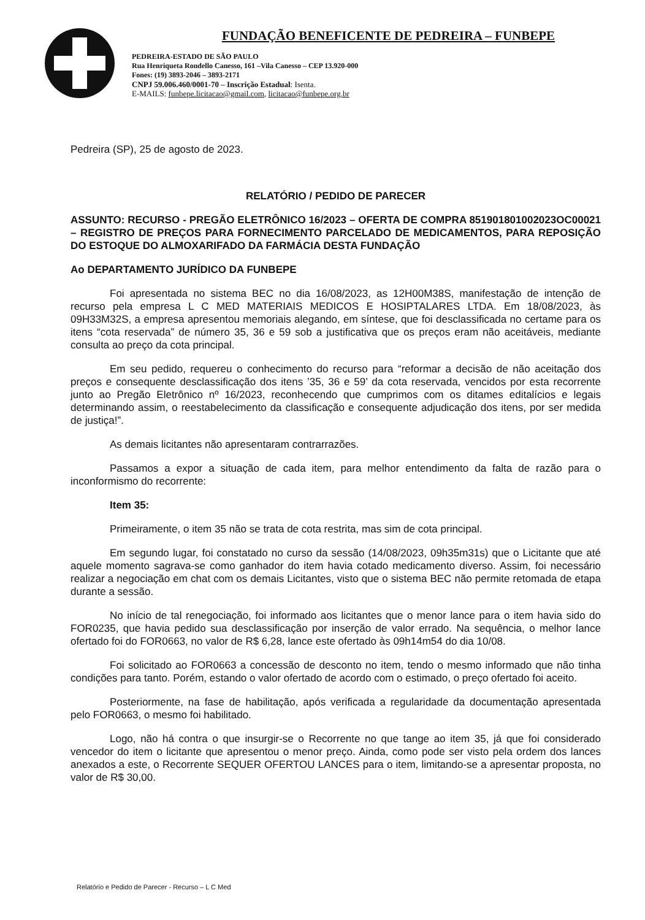FUNDAÇÃO BENEFICENTE DE PEDREIRA – FUNBEPE
PEDREIRA-ESTADO DE SÃO PAULO
Rua Henriqueta Rondello Canesso, 161 –Vila Canesso – CEP 13.920-000
Fones: (19) 3893-2046 – 3893-2171
CNPJ 59.006.460/0001-70 – Inscrição Estadual: Isenta.
E-MAILS: funbepe.licitacao@gmail.com, licitacao@funbepe.org.br
Pedreira (SP), 25 de agosto de 2023.
RELATÓRIO / PEDIDO DE PARECER
ASSUNTO: RECURSO - PREGÃO ELETRÔNICO 16/2023 – OFERTA DE COMPRA 851901801002023OC00021 – REGISTRO DE PREÇOS PARA FORNECIMENTO PARCELADO DE MEDICAMENTOS, PARA REPOSIÇÃO DO ESTOQUE DO ALMOXARIFADO DA FARMÁCIA DESTA FUNDAÇÃO
Ao DEPARTAMENTO JURÍDICO DA FUNBEPE
Foi apresentada no sistema BEC no dia 16/08/2023, as 12H00M38S, manifestação de intenção de recurso pela empresa L C MED MATERIAIS MEDICOS E HOSIPTALARES LTDA. Em 18/08/2023, às 09H33M32S, a empresa apresentou memoriais alegando, em síntese, que foi desclassificada no certame para os itens “cota reservada” de número 35, 36 e 59 sob a justificativa que os preços eram não aceitáveis, mediante consulta ao preço da cota principal.
Em seu pedido, requereu o conhecimento do recurso para “reformar a decisão de não aceitação dos preços e consequente desclassificação dos itens ’35, 36 e 59’ da cota reservada, vencidos por esta recorrente junto ao Pregão Eletrônico nº 16/2023, reconhecendo que cumprimos com os ditames editalícios e legais determinando assim, o reestabelecimento da classificação e consequente adjudicação dos itens, por ser medida de justiça!”.
As demais licitantes não apresentaram contrarrazões.
Passamos a expor a situação de cada item, para melhor entendimento da falta de razão para o inconformismo do recorrente:
Item 35:
Primeiramente, o item 35 não se trata de cota restrita, mas sim de cota principal.
Em segundo lugar, foi constatado no curso da sessão (14/08/2023, 09h35m31s) que o Licitante que até aquele momento sagrava-se como ganhador do item havia cotado medicamento diverso. Assim, foi necessário realizar a negociação em chat com os demais Licitantes, visto que o sistema BEC não permite retomada de etapa durante a sessão.
No início de tal renegociação, foi informado aos licitantes que o menor lance para o item havia sido do FOR0235, que havia pedido sua desclassificação por inserção de valor errado. Na sequência, o melhor lance ofertado foi do FOR0663, no valor de R$ 6,28, lance este ofertado às 09h14m54 do dia 10/08.
Foi solicitado ao FOR0663 a concessão de desconto no item, tendo o mesmo informado que não tinha condições para tanto. Porém, estando o valor ofertado de acordo com o estimado, o preço ofertado foi aceito.
Posteriormente, na fase de habilitação, após verificada a regularidade da documentação apresentada pelo FOR0663, o mesmo foi habilitado.
Logo, não há contra o que insurgir-se o Recorrente no que tange ao item 35, já que foi considerado vencedor do item o licitante que apresentou o menor preço. Ainda, como pode ser visto pela ordem dos lances anexados a este, o Recorrente SEQUER OFERTOU LANCES para o item, limitando-se a apresentar proposta, no valor de R$ 30,00.
Relatório e Pedido de Parecer - Recurso – L C Med